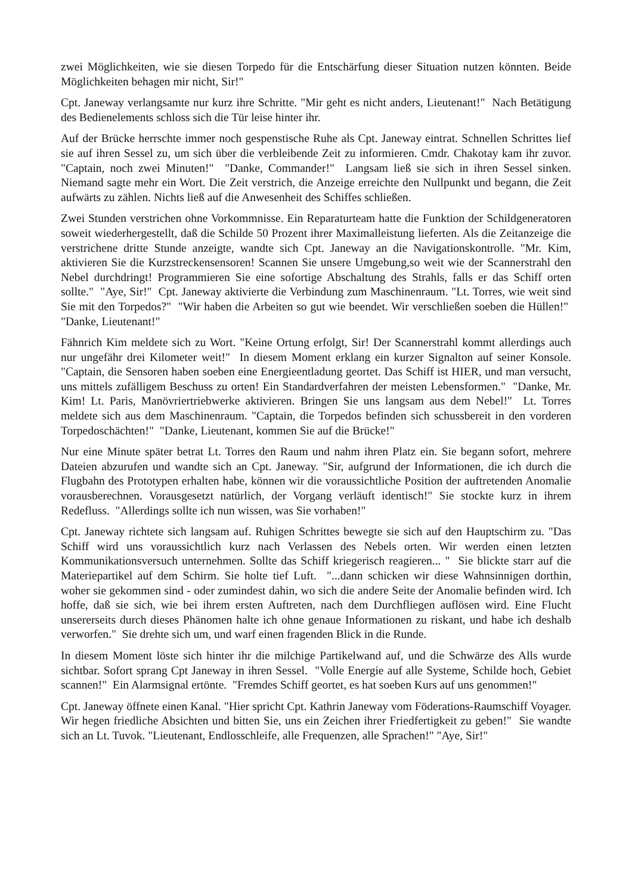zwei Möglichkeiten, wie sie diesen Torpedo für die Entschärfung dieser Situation nutzen könnten. Beide Möglichkeiten behagen mir nicht, Sir!"
Cpt. Janeway verlangsamte nur kurz ihre Schritte. "Mir geht es nicht anders, Lieutenant!" Nach Betätigung des Bedienelements schloss sich die Tür leise hinter ihr.
Auf der Brücke herrschte immer noch gespenstische Ruhe als Cpt. Janeway eintrat. Schnellen Schrittes lief sie auf ihren Sessel zu, um sich über die verbleibende Zeit zu informieren. Cmdr. Chakotay kam ihr zuvor. "Captain, noch zwei Minuten!" "Danke, Commander!" Langsam ließ sie sich in ihren Sessel sinken. Niemand sagte mehr ein Wort. Die Zeit verstrich, die Anzeige erreichte den Nullpunkt und begann, die Zeit aufwärts zu zählen. Nichts ließ auf die Anwesenheit des Schiffes schließen.
Zwei Stunden verstrichen ohne Vorkommnisse. Ein Reparaturteam hatte die Funktion der Schildgeneratoren soweit wiederhergestellt, daß die Schilde 50 Prozent ihrer Maximalleistung lieferten. Als die Zeitanzeige die verstrichene dritte Stunde anzeigte, wandte sich Cpt. Janeway an die Navigationskontrolle. "Mr. Kim, aktivieren Sie die Kurzstreckensensoren! Scannen Sie unsere Umgebung,so weit wie der Scannerstrahl den Nebel durchdringt! Programmieren Sie eine sofortige Abschaltung des Strahls, falls er das Schiff orten sollte." "Aye, Sir!" Cpt. Janeway aktivierte die Verbindung zum Maschinenraum. "Lt. Torres, wie weit sind Sie mit den Torpedos?" "Wir haben die Arbeiten so gut wie beendet. Wir verschließen soeben die Hüllen!" "Danke, Lieutenant!"
Fähnrich Kim meldete sich zu Wort. "Keine Ortung erfolgt, Sir! Der Scannerstrahl kommt allerdings auch nur ungefähr drei Kilometer weit!" In diesem Moment erklang ein kurzer Signalton auf seiner Konsole. "Captain, die Sensoren haben soeben eine Energieentladung geortet. Das Schiff ist HIER, und man versucht, uns mittels zufälligem Beschuss zu orten! Ein Standardverfahren der meisten Lebensformen." "Danke, Mr. Kim! Lt. Paris, Manövriertriebwerke aktivieren. Bringen Sie uns langsam aus dem Nebel!" Lt. Torres meldete sich aus dem Maschinenraum. "Captain, die Torpedos befinden sich schussbereit in den vorderen Torpedoschächten!" "Danke, Lieutenant, kommen Sie auf die Brücke!"
Nur eine Minute später betrat Lt. Torres den Raum und nahm ihren Platz ein. Sie begann sofort, mehrere Dateien abzurufen und wandte sich an Cpt. Janeway. "Sir, aufgrund der Informationen, die ich durch die Flugbahn des Prototypen erhalten habe, können wir die voraussichtliche Position der auftretenden Anomalie vorausberechnen. Vorausgesetzt natürlich, der Vorgang verläuft identisch!" Sie stockte kurz in ihrem Redefluss. "Allerdings sollte ich nun wissen, was Sie vorhaben!"
Cpt. Janeway richtete sich langsam auf. Ruhigen Schrittes bewegte sie sich auf den Hauptschirm zu. "Das Schiff wird uns voraussichtlich kurz nach Verlassen des Nebels orten. Wir werden einen letzten Kommunikationsversuch unternehmen. Sollte das Schiff kriegerisch reagieren... " Sie blickte starr auf die Materiepartikel auf dem Schirm. Sie holte tief Luft. "...dann schicken wir diese Wahnsinnigen dorthin, woher sie gekommen sind - oder zumindest dahin, wo sich die andere Seite der Anomalie befinden wird. Ich hoffe, daß sie sich, wie bei ihrem ersten Auftreten, nach dem Durchfliegen auflösen wird. Eine Flucht unsererseits durch dieses Phänomen halte ich ohne genaue Informationen zu riskant, und habe ich deshalb verworfen." Sie drehte sich um, und warf einen fragenden Blick in die Runde.
In diesem Moment löste sich hinter ihr die milchige Partikelwand auf, und die Schwärze des Alls wurde sichtbar. Sofort sprang Cpt Janeway in ihren Sessel. "Volle Energie auf alle Systeme, Schilde hoch, Gebiet scannen!" Ein Alarmsignal ertönte. "Fremdes Schiff geortet, es hat soeben Kurs auf uns genommen!"
Cpt. Janeway öffnete einen Kanal. "Hier spricht Cpt. Kathrin Janeway vom Föderations-Raumschiff Voyager. Wir hegen friedliche Absichten und bitten Sie, uns ein Zeichen ihrer Friedfertigkeit zu geben!" Sie wandte sich an Lt. Tuvok. "Lieutenant, Endlosschleife, alle Frequenzen, alle Sprachen!" "Aye, Sir!"